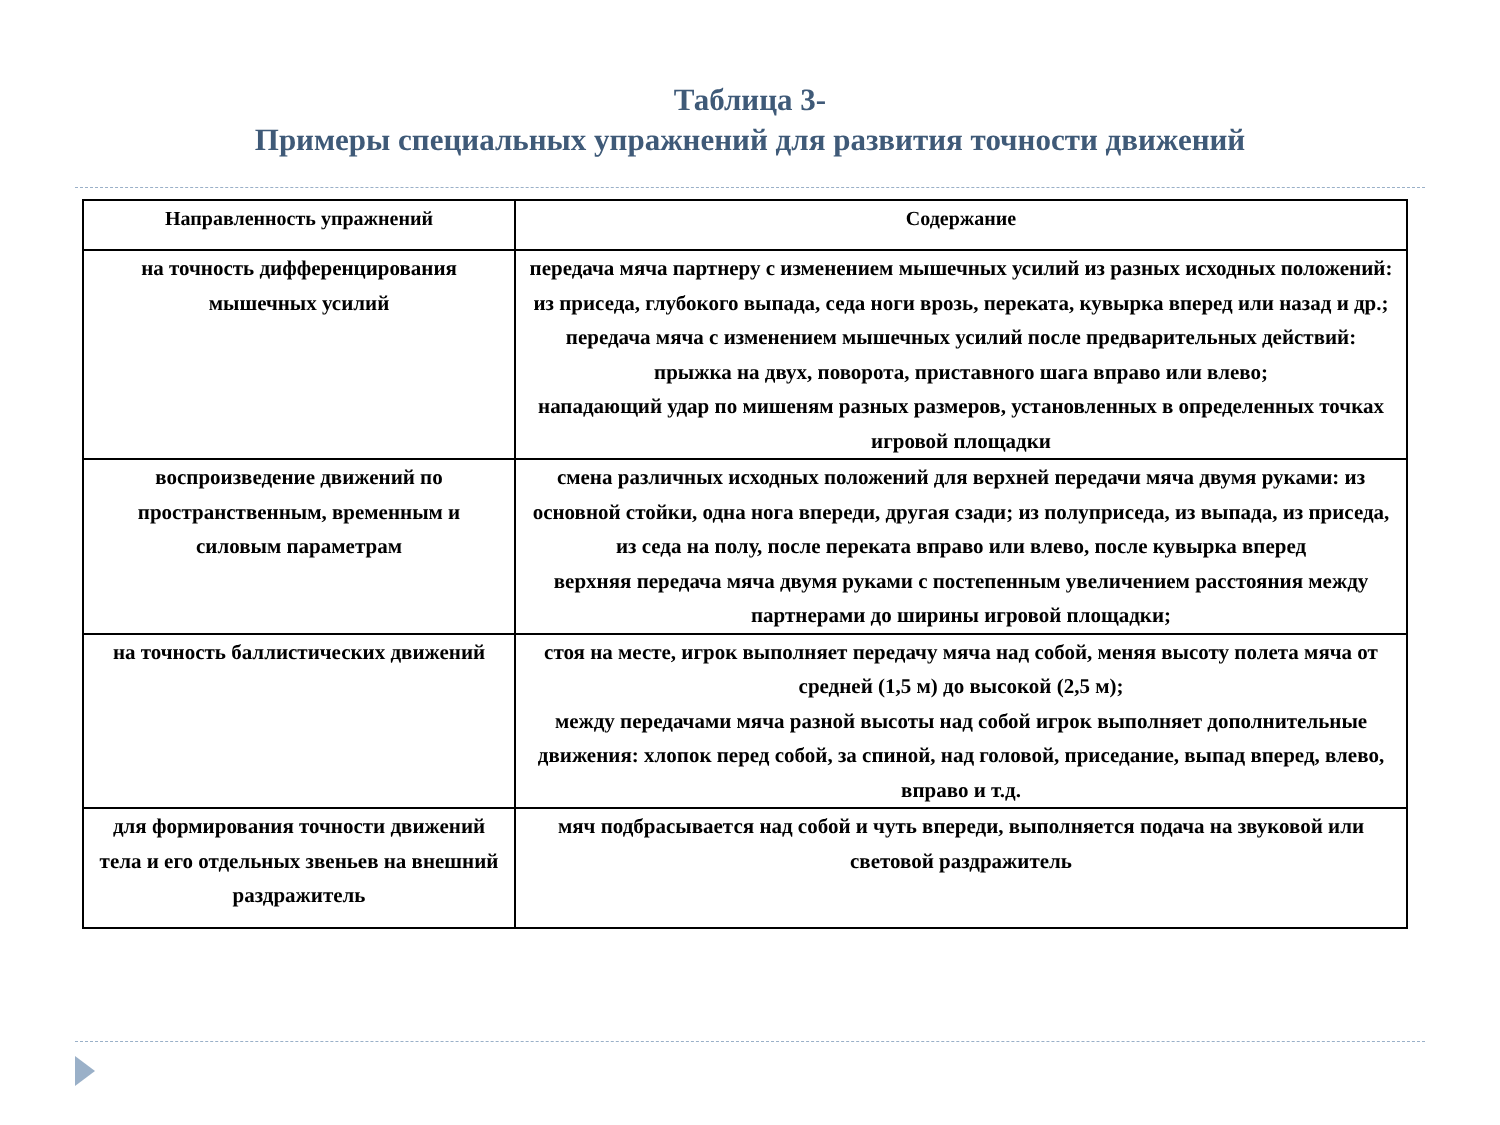Таблица 3-
Примеры специальных упражнений для развития точности движений
| Направленность упражнений | Содержание |
| --- | --- |
| на точность дифференцирования мышечных усилий | передача мяча партнеру с изменением мышечных усилий из разных исходных положений: из приседа, глубокого выпада, седа ноги врозь, переката, кувырка вперед или назад и др.; передача мяча с изменением мышечных усилий после предварительных действий: прыжка на двух, поворота, приставного шага вправо или влево; нападающий удар по мишеням разных размеров, установленных в определенных точках игровой площадки |
| воспроизведение движений по пространственным, временным и силовым параметрам | смена различных исходных положений для верхней передачи мяча двумя руками: из основной стойки, одна нога впереди, другая сзади; из полуприседа, из выпада, из приседа, из седа на полу, после переката вправо или влево, после кувырка вперед верхняя передача мяча двумя руками с постепенным увеличением расстояния между партнерами до ширины игровой площадки; |
| на точность баллистических движений | стоя на месте, игрок выполняет передачу мяча над собой, меняя высоту полета мяча от средней (1,5 м) до высокой (2,5 м); между передачами мяча разной высоты над собой игрок выполняет дополнительные движения: хлопок перед собой, за спиной, над головой, приседание, выпад вперед, влево, вправо и т.д. |
| для формирования точности движений тела и его отдельных звеньев на внешний раздражитель | мяч подбрасывается над собой и чуть впереди, выполняется подача на звуковой или световой раздражитель |